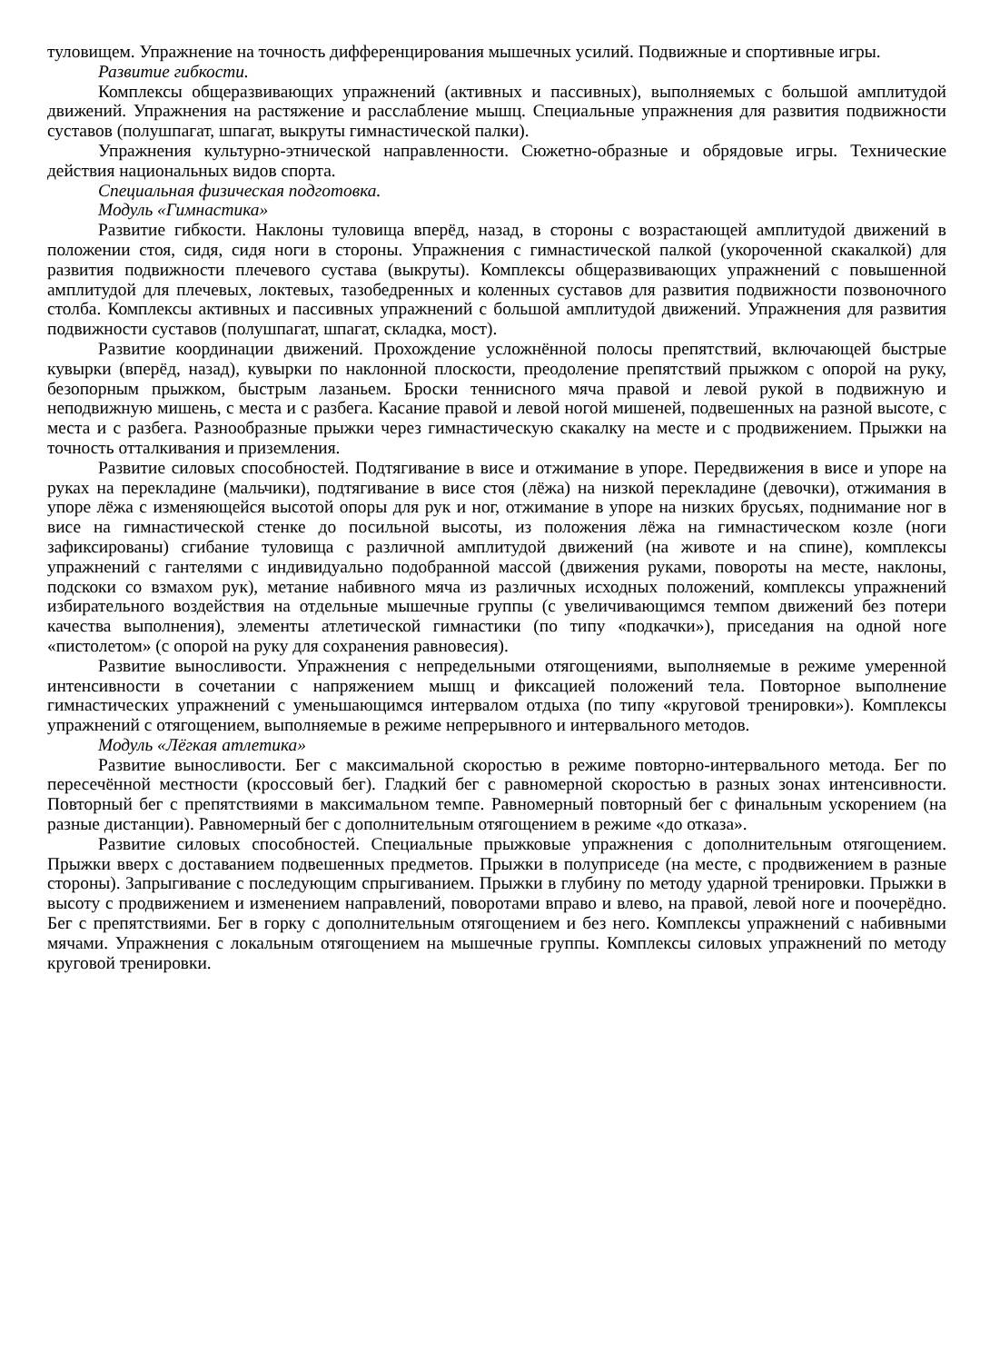туловищем. Упражнение на точность дифференцирования мышечных усилий. Подвижные и спортивные игры.
Развитие гибкости.
Комплексы общеразвивающих упражнений (активных и пассивных), выполняемых с большой амплитудой движений. Упражнения на растяжение и расслабление мышц. Специальные упражнения для развития подвижности суставов (полушпагат, шпагат, выкруты гимнастической палки).
Упражнения культурно-этнической направленности. Сюжетно-образные и обрядовые игры. Технические действия национальных видов спорта.
Специальная физическая подготовка.
Модуль «Гимнастика»
Развитие гибкости. Наклоны туловища вперёд, назад, в стороны с возрастающей амплитудой движений в положении стоя, сидя, сидя ноги в стороны. Упражнения с гимнастической палкой (укороченной скакалкой) для развития подвижности плечевого сустава (выкруты). Комплексы общеразвивающих упражнений с повышенной амплитудой для плечевых, локтевых, тазобедренных и коленных суставов для развития подвижности позвоночного столба. Комплексы активных и пассивных упражнений с большой амплитудой движений. Упражнения для развития подвижности суставов (полушпагат, шпагат, складка, мост).
Развитие координации движений. Прохождение усложнённой полосы препятствий, включающей быстрые кувырки (вперёд, назад), кувырки по наклонной плоскости, преодоление препятствий прыжком с опорой на руку, безопорным прыжком, быстрым лазаньем. Броски теннисного мяча правой и левой рукой в подвижную и неподвижную мишень, с места и с разбега. Касание правой и левой ногой мишеней, подвешенных на разной высоте, с места и с разбега. Разнообразные прыжки через гимнастическую скакалку на месте и с продвижением. Прыжки на точность отталкивания и приземления.
Развитие силовых способностей. Подтягивание в висе и отжимание в упоре. Передвижения в висе и упоре на руках на перекладине (мальчики), подтягивание в висе стоя (лёжа) на низкой перекладине (девочки), отжимания в упоре лёжа с изменяющейся высотой опоры для рук и ног, отжимание в упоре на низких брусьях, поднимание ног в висе на гимнастической стенке до посильной высоты, из положения лёжа на гимнастическом козле (ноги зафиксированы) сгибание туловища с различной амплитудой движений (на животе и на спине), комплексы упражнений с гантелями с индивидуально подобранной массой (движения руками, повороты на месте, наклоны, подскоки со взмахом рук), метание набивного мяча из различных исходных положений, комплексы упражнений избирательного воздействия на отдельные мышечные группы (с увеличивающимся темпом движений без потери качества выполнения), элементы атлетической гимнастики (по типу «подкачки»), приседания на одной ноге «пистолетом» (с опорой на руку для сохранения равновесия).
Развитие выносливости. Упражнения с непредельными отягощениями, выполняемые в режиме умеренной интенсивности в сочетании с напряжением мышц и фиксацией положений тела. Повторное выполнение гимнастических упражнений с уменьшающимся интервалом отдыха (по типу «круговой тренировки»). Комплексы упражнений с отягощением, выполняемые в режиме непрерывного и интервального методов.
Модуль «Лёгкая атлетика»
Развитие выносливости. Бег с максимальной скоростью в режиме повторно-интервального метода. Бег по пересечённой местности (кроссовый бег). Гладкий бег с равномерной скоростью в разных зонах интенсивности. Повторный бег с препятствиями в максимальном темпе. Равномерный повторный бег с финальным ускорением (на разные дистанции). Равномерный бег с дополнительным отягощением в режиме «до отказа».
Развитие силовых способностей. Специальные прыжковые упражнения с дополнительным отягощением. Прыжки вверх с доставанием подвешенных предметов. Прыжки в полуприседе (на месте, с продвижением в разные стороны). Запрыгивание с последующим спрыгиванием. Прыжки в глубину по методу ударной тренировки. Прыжки в высоту с продвижением и изменением направлений, поворотами вправо и влево, на правой, левой ноге и поочерёдно. Бег с препятствиями. Бег в горку с дополнительным отягощением и без него. Комплексы упражнений с набивными мячами. Упражнения с локальным отягощением на мышечные группы. Комплексы силовых упражнений по методу круговой тренировки.